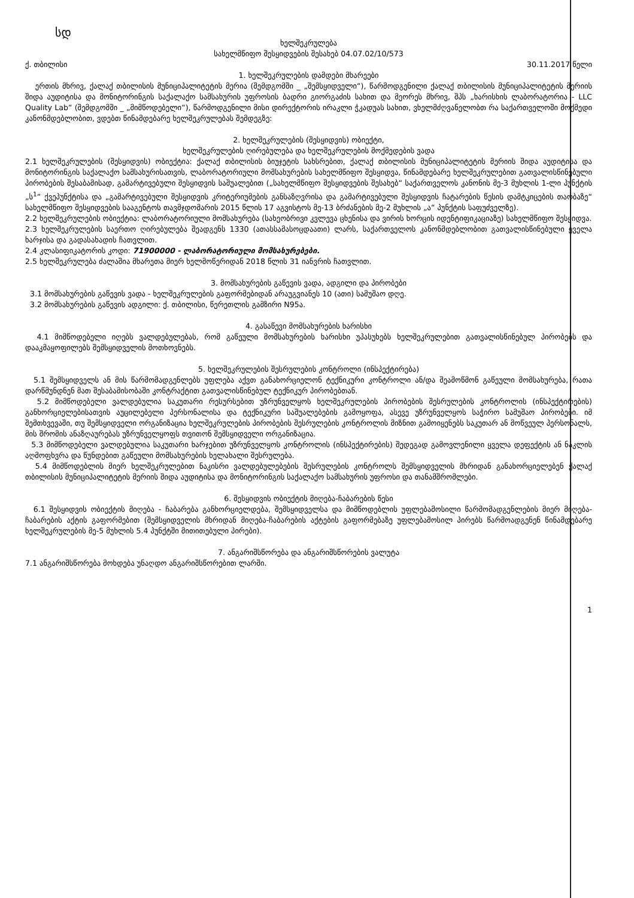სდ
ხელშეკრულება
სახელმწიფო შესყიდვების შესახებ 04.07.02/10/573
ქ. თბილისი 30.11.2017 წელი
1. ხელშეკრულების დამდები მხარეები
ერთის მხრივ, ქალაქ თბილისის მუნიციპალიტეტის მერია (შემდგომში _ „შემსყიდველი“), წარმოდგენილი ქალაქ თბილისის მუნიციპალიტეტის მერიის შიდა აუდიტისა და მონიტორინგის საქალაქო სამსახურის უფროსის ბადრი გიორგაძის სახით და მეორეს მხრივ, შპს „ხარისხის ლაბორატორია - LLC Quality Lab“ (შემდგომში _ „მიმწოდებელი“), წარმოდგენილი მისი დირექტორის ირაკლი ჭკადუას სახით, ვხელმძღვანელობთ რა საქართველოში მოქმედი კანონმდებლობით, ვდებთ წინამდებარე ხელშეკრულებას შემდეგზე:
2. ხელშეკრულების (შესყიდვის) ობიექტი,
ხელშეკრულების ღირებულება და ხელშეკრულების მოქმედების ვადა
2.1 ხელშეკრულების (შესყიდვის) ობიექტია: ქალაქ თბილისის ბიუჯეტის სახსრებით, ქალაქ თბილისის მუნიციპალიტეტის მერიის შიდა აუდიტისა და მონიტორინგის საქალაქო სამსახურისათვის, ლაბორატორიული მომსახურების სახელმწიფო შესყიდვა, წინამდებარე ხელშეკრულებით გათვალისწინებული პირობების შესაბამისად, გამარტივებული შესყიდვის საშუალებით („სახელმწიფო შესყიდვების შესახებ“ საქართველოს კანონის მე-3 მუხლის 1-ლი პუნქტის „ს<sup>1</sup>“ ქვეპუნქტისა და „გამარტივებული შესყიდვის კრიტერიუმების განსაზღვრისა და გამარტივებული შესყიდვის ჩატარების წესის დამტკიცების თაობაზე“ სახელმწიფო შესყიდვების სააგენტოს თავმჯდომარის 2015 წლის 17 აგვისტოს მე-13 ბრძანების მე-2 მუხლის „ა“ პუნქტის საფუძველზე).
2.2 ხელშეკრულების ობიექტია: ლაბორატორიული მომსახურება (სახეობრივი კვლევა ცხენისა და ვირის ხორცის იდენტიფიკაციაზე) სახელმწიფო შესყიდვა.
2.3 ხელშეკრულების საერთო ღირებულება შეადგენს 1330 (ათასსამასოცდაათი) ლარს, საქართველოს კანონმდებლობით გათვალისწინებული ყველა ხარჯისა და გადასახადის ჩათვლით.
2.4 კლასიფიკატორის კოდი: 71900000 - ლაბორატორიული მომსახურებები.
2.5 ხელშეკრულება ძალაშია მხარეთა მიერ ხელმოწერიდან 2018 წლის 31 იანვრის ჩათვლით.
3. მომსახურების გაწევის ვადა, ადგილი და პირობები
3.1 მომსახურების გაწევის ვადა - ხელშეკრულების გაფორმებიდან არაუგვიანეს 10 (ათი) სამუშაო დღე.
3.2 მომსახურების გაწევის ადგილი: ქ. თბილისი, წერეთლის გამზირი N95ა.
4. გასაწევი მომსახურების ხარისხი
4.1 მიმწოდებელი იღებს ვალდებულებას, რომ გაწეული მომსახურების ხარისხი უპასუხებს ხელშეკრულებით გათვალისწინებულ პირობებს და დააკმაყოფილებს შემსყიდველის მოთხოვნებს.
5. ხელშეკრულების შესრულების კონტროლი (ინსპექტირება)
5.1 შემსყიდველს ან მის წარმომადგენლებს უფლება აქვთ განახორციელონ ტექნიკური კონტროლი ან/და შეამოწმონ გაწეული მომსახურება, რათა დარწმუნდნენ მათ შესაბამისობაში კონტრაქტით გათვალისწინებულ ტექნიკურ პირობებთან.
5.2 მიმწოდებელი ვალდებულია საკუთარი რესურსებით უზრუნველყოს ხელშეკრულების პირობების შესრულების კონტროლის (ინსპექტირების) განხორციელებისათვის აუცილებელი პერსონალისა და ტექნიკური საშუალებების გამოყოფა, ასევე უზრუნველყოს საჭირო სამუშაო პირობები. იმ შემთხვევაში, თუ შემსყიდველი ორგანიზაცია ხელშეკრულების პირობების შესრულების კონტროლის მიზნით გამოიყენებს საკუთარ ან მოწვეულ პერსონალს, მის შრომის ანაზღაურებას უზრუნველყოფს თვითონ შემსყიდველი ორგანიზაცია.
5.3 მიმწოდებელი ვალდებულია საკუთარი ხარჯებით უზრუნველყოს კონტროლის (ინსპექტირების) შედეგად გამოვლენილი ყველა დეფექტის ან ნაკლის აღმოფხვრა და წუნდებით გაწეული მომსახურების ხელახალი შესრულება.
5.4 მიმწოდებლის მიერ ხელშეკრულებით ნაკისრი ვალდებულებების შესრულების კონტროლს შემსყიდველის მხრიდან განახორციელებენ ქალაქ თბილისის მუნიციპალიტეტის მერიის შიდა აუდიტისა და მონიტორინგის საქალაქო სამსახურის უფროსი და თანამშრომლები.
6. შესყიდვის ობიექტის მიღება-ჩაბარების წესი
6.1 შესყიდვის ობიექტის მიღება - ჩაბარება განხორციელდება, შემსყიდველსა და მიმწოდებლის უფლებამოსილი წარმომადგენლების მიერ მიღება-ჩაბარების აქტის გაფორმებით (შემსყიდველის მხრიდან მიღება-ჩაბარების აქტების გაფორმებაზე უფლებამოსილ პირებს წარმოადგენენ წინამდებარე ხელშეკრულების მე-5 მუხლის 5.4 პუნქტში მითითებული პირები).
7. ანგარიშსწორება და ანგარიშსწორების ვალუტა
7.1 ანგარიშსწორება მოხდება უნაღდო ანგარიშსწორებით ლარში.
1